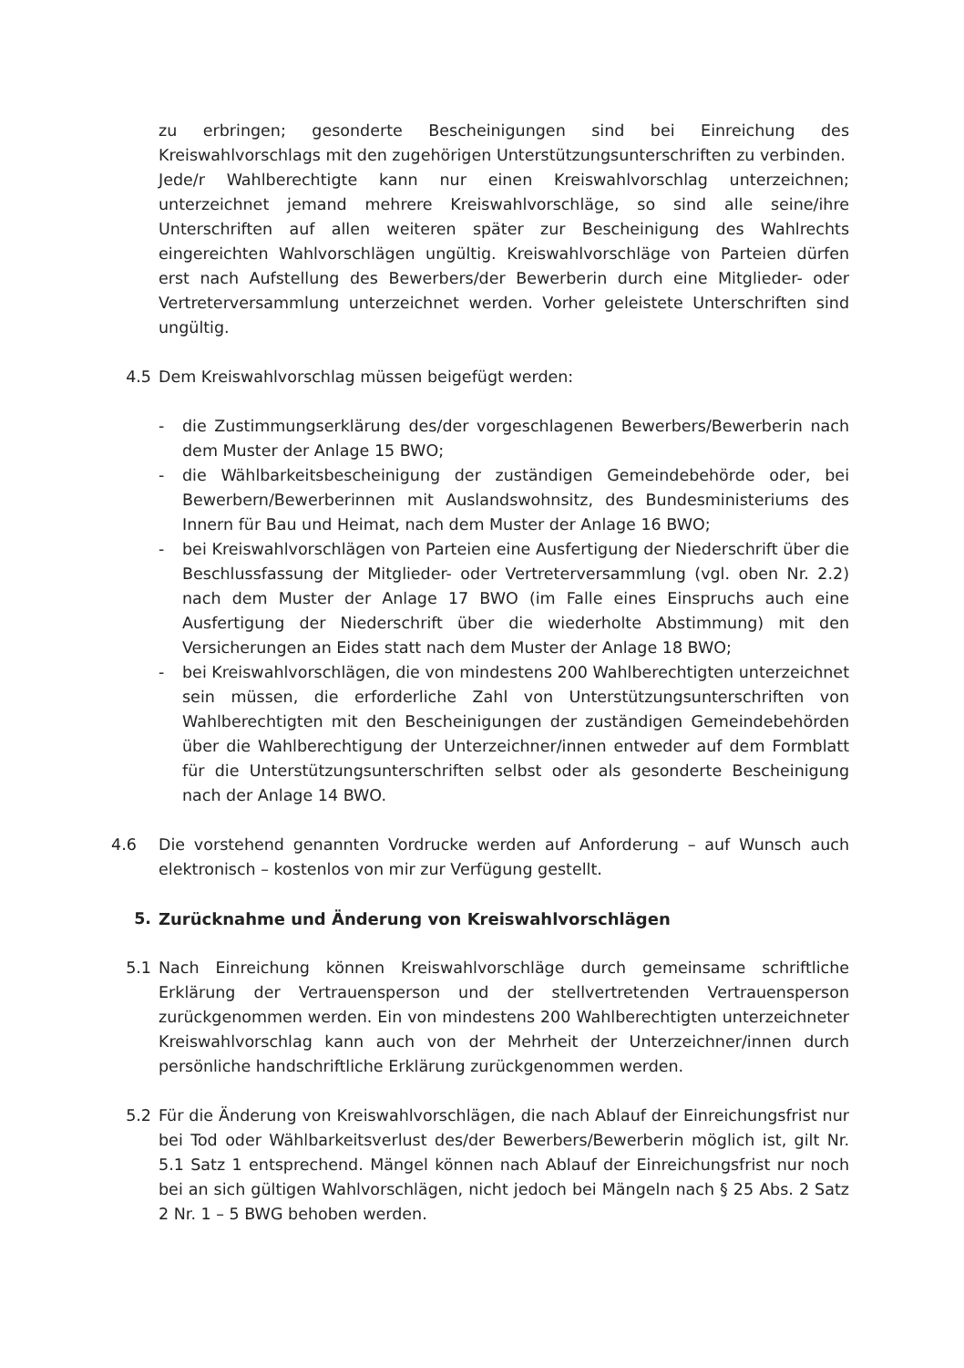zu erbringen; gesonderte Bescheinigungen sind bei Einreichung des Kreiswahlvorschlags mit den zugehörigen Unterstützungsunterschriften zu verbinden.
Jede/r Wahlberechtigte kann nur einen Kreiswahlvorschlag unterzeichnen; unterzeichnet jemand mehrere Kreiswahlvorschläge, so sind alle seine/ihre Unterschriften auf allen weiteren später zur Bescheinigung des Wahlrechts eingereichten Wahlvorschlägen ungültig. Kreiswahlvorschläge von Parteien dürfen erst nach Aufstellung des Bewerbers/der Bewerberin durch eine Mitglieder- oder Vertreterversammlung unterzeichnet werden. Vorher geleistete Unterschriften sind ungültig.
4.5 Dem Kreiswahlvorschlag müssen beigefügt werden:
- die Zustimmungserklärung des/der vorgeschlagenen Bewerbers/Bewerberin nach dem Muster der Anlage 15 BWO;
- die Wählbarkeitsbescheinigung der zuständigen Gemeindebehörde oder, bei Bewerbern/Bewerberinnen mit Auslandswohnsitz, des Bundesministeriums des Innern für Bau und Heimat, nach dem Muster der Anlage 16 BWO;
- bei Kreiswahlvorschlägen von Parteien eine Ausfertigung der Niederschrift über die Beschlussfassung der Mitglieder- oder Vertreterversammlung (vgl. oben Nr. 2.2) nach dem Muster der Anlage 17 BWO (im Falle eines Einspruchs auch eine Ausfertigung der Niederschrift über die wiederholte Abstimmung) mit den Versicherungen an Eides statt nach dem Muster der Anlage 18 BWO;
- bei Kreiswahlvorschlägen, die von mindestens 200 Wahlberechtigten unterzeichnet sein müssen, die erforderliche Zahl von Unterstützungsunterschriften von Wahlberechtigten mit den Bescheinigungen der zuständigen Gemeindebehörden über die Wahlberechtigung der Unterzeichner/innen entweder auf dem Formblatt für die Unterstützungsunterschriften selbst oder als gesonderte Bescheinigung nach der Anlage 14 BWO.
4.6 Die vorstehend genannten Vordrucke werden auf Anforderung – auf Wunsch auch elektronisch – kostenlos von mir zur Verfügung gestellt.
5. Zurücknahme und Änderung von Kreiswahlvorschlägen
5.1 Nach Einreichung können Kreiswahlvorschläge durch gemeinsame schriftliche Erklärung der Vertrauensperson und der stellvertretenden Vertrauensperson zurückgenommen werden. Ein von mindestens 200 Wahlberechtigten unterzeichneter Kreiswahlvorschlag kann auch von der Mehrheit der Unterzeichner/innen durch persönliche handschriftliche Erklärung zurückgenommen werden.
5.2 Für die Änderung von Kreiswahlvorschlägen, die nach Ablauf der Einreichungsfrist nur bei Tod oder Wählbarkeitsverlust des/der Bewerbers/Bewerberin möglich ist, gilt Nr. 5.1 Satz 1 entsprechend. Mängel können nach Ablauf der Einreichungsfrist nur noch bei an sich gültigen Wahlvorschlägen, nicht jedoch bei Mängeln nach § 25 Abs. 2 Satz 2 Nr. 1 – 5 BWG behoben werden.